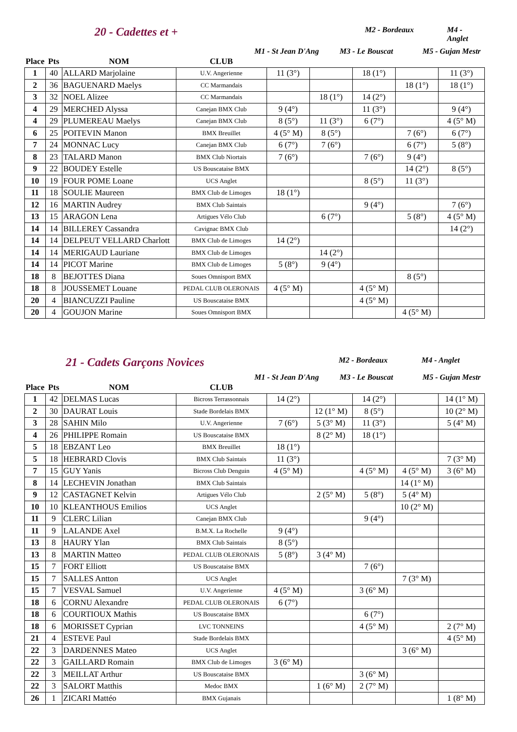20 - Cadettes et +
M2 - Bordeaux M4 - Anglet
M1 - St Jean D'Ang M3 - Le Bouscat M5 - Gujan Mestr
| Place | Pts | NOM | CLUB | | | | | |
| --- | --- | --- | --- | --- | --- | --- | --- | --- |
| 1 | 40 | ALLARD Marjolaine | U.V. Angerienne | 11 (3°) | | 18 (1°) | | 11 (3°) |
| 2 | 36 | BAGUENARD Maelys | CC Marmandais | | | | 18 (1°) | 18 (1°) |
| 3 | 32 | NOEL Alizee | CC Marmandais | | 18 (1°) | 14 (2°) | | |
| 4 | 29 | MERCHED Alyssa | Canejan BMX Club | 9 (4°) | | 11 (3°) | | 9 (4°) |
| 4 | 29 | PLUMEREAU Maelys | Canejan BMX Club | 8 (5°) | 11 (3°) | 6 (7°) | | 4 (5° M) |
| 6 | 25 | POITEVIN Manon | BMX Breuillet | 4 (5° M) | 8 (5°) | | 7 (6°) | 6 (7°) |
| 7 | 24 | MONNAC Lucy | Canejan BMX Club | 6 (7°) | 7 (6°) | | 6 (7°) | 5 (8°) |
| 8 | 23 | TALARD Manon | BMX Club Niortais | 7 (6°) | | 7 (6°) | 9 (4°) | |
| 9 | 22 | BOUDEY Estelle | US Bouscataise BMX | | | | 14 (2°) | 8 (5°) |
| 10 | 19 | FOUR POME Loane | UCS Anglet | | | 8 (5°) | 11 (3°) | |
| 11 | 18 | SOULIE Maureen | BMX Club de Limoges | 18 (1°) | | | | |
| 12 | 16 | MARTIN Audrey | BMX Club Saintais | | | 9 (4°) | | 7 (6°) |
| 13 | 15 | ARAGON Lena | Artigues Vélo Club | | 6 (7°) | | 5 (8°) | 4 (5° M) |
| 14 | 14 | BILLEREY Cassandra | Cavignac BMX Club | | | | | 14 (2°) |
| 14 | 14 | DELPEUT VELLARD Charlott | BMX Club de Limoges | 14 (2°) | | | | |
| 14 | 14 | MERIGAUD Lauriane | BMX Club de Limoges | | 14 (2°) | | | |
| 14 | 14 | PICOT Marine | BMX Club de Limoges | 5 (8°) | 9 (4°) | | | |
| 18 | 8 | BEJOTTES Diana | Soues Omnisport BMX | | | | 8 (5°) | |
| 18 | 8 | JOUSSEMET Louane | PEDAL CLUB OLERONAIS | 4 (5° M) | | 4 (5° M) | | |
| 20 | 4 | BIANCUZZI Pauline | US Bouscataise BMX | | | 4 (5° M) | | |
| 20 | 4 | GOUJON Marine | Soues Omnisport BMX | | | | 4 (5° M) | |
21 - Cadets Garçons Novices
M2 - Bordeaux M4 - Anglet
M1 - St Jean D'Ang M3 - Le Bouscat M5 - Gujan Mestr
| Place | Pts | NOM | CLUB | | | | | |
| --- | --- | --- | --- | --- | --- | --- | --- | --- |
| 1 | 42 | DELMAS Lucas | Bicross Terrassonnais | 14 (2°) | | 14 (2°) | | 14 (1° M) |
| 2 | 30 | DAURAT Louis | Stade Bordelais BMX | | 12 (1° M) | 8 (5°) | | 10 (2° M) |
| 3 | 28 | SAHIN Milo | U.V. Angerienne | 7 (6°) | 5 (3° M) | 11 (3°) | | 5 (4° M) |
| 4 | 26 | PHILIPPE Romain | US Bouscataise BMX | | 8 (2° M) | 18 (1°) | | |
| 5 | 18 | EBZANT Leo | BMX Breuillet | 18 (1°) | | | | |
| 5 | 18 | HEBRARD Clovis | BMX Club Saintais | 11 (3°) | | | | 7 (3° M) |
| 7 | 15 | GUY Yanis | Bicross Club Denguin | 4 (5° M) | | 4 (5° M) | 4 (5° M) | 3 (6° M) |
| 8 | 14 | LECHEVIN Jonathan | BMX Club Saintais | | | | 14 (1° M) | |
| 9 | 12 | CASTAGNET Kelvin | Artigues Vélo Club | | 2 (5° M) | 5 (8°) | 5 (4° M) | |
| 10 | 10 | KLEANTHOUS Emilios | UCS Anglet | | | | 10 (2° M) | |
| 11 | 9 | CLERC Lilian | Canejan BMX Club | | | 9 (4°) | | |
| 11 | 9 | LALANDE Axel | B.M.X. La Rochelle | 9 (4°) | | | | |
| 13 | 8 | HAURY Ylan | BMX Club Saintais | 8 (5°) | | | | |
| 13 | 8 | MARTIN Matteo | PEDAL CLUB OLERONAIS | 5 (8°) | 3 (4° M) | | | |
| 15 | 7 | FORT Elliott | US Bouscataise BMX | | | 7 (6°) | | |
| 15 | 7 | SALLES Antton | UCS Anglet | | | | 7 (3° M) | |
| 15 | 7 | VESVAL Samuel | U.V. Angerienne | 4 (5° M) | | 3 (6° M) | | |
| 18 | 6 | CORNU Alexandre | PEDAL CLUB OLERONAIS | 6 (7°) | | | | |
| 18 | 6 | COURTIOUX Mathis | US Bouscataise BMX | | | 6 (7°) | | |
| 18 | 6 | MORISSET Cyprian | LVC TONNEINS | | | 4 (5° M) | | 2 (7° M) |
| 21 | 4 | ESTEVE Paul | Stade Bordelais BMX | | | | | 4 (5° M) |
| 22 | 3 | DARDENNES Mateo | UCS Anglet | | | | 3 (6° M) | |
| 22 | 3 | GAILLARD Romain | BMX Club de Limoges | 3 (6° M) | | | | |
| 22 | 3 | MEILLAT Arthur | US Bouscataise BMX | | | 3 (6° M) | | |
| 22 | 3 | SALORT Matthis | Medoc BMX | | 1 (6° M) | 2 (7° M) | | |
| 26 | 1 | ZICARI Mattéo | BMX Gujanais | | | | | 1 (8° M) |